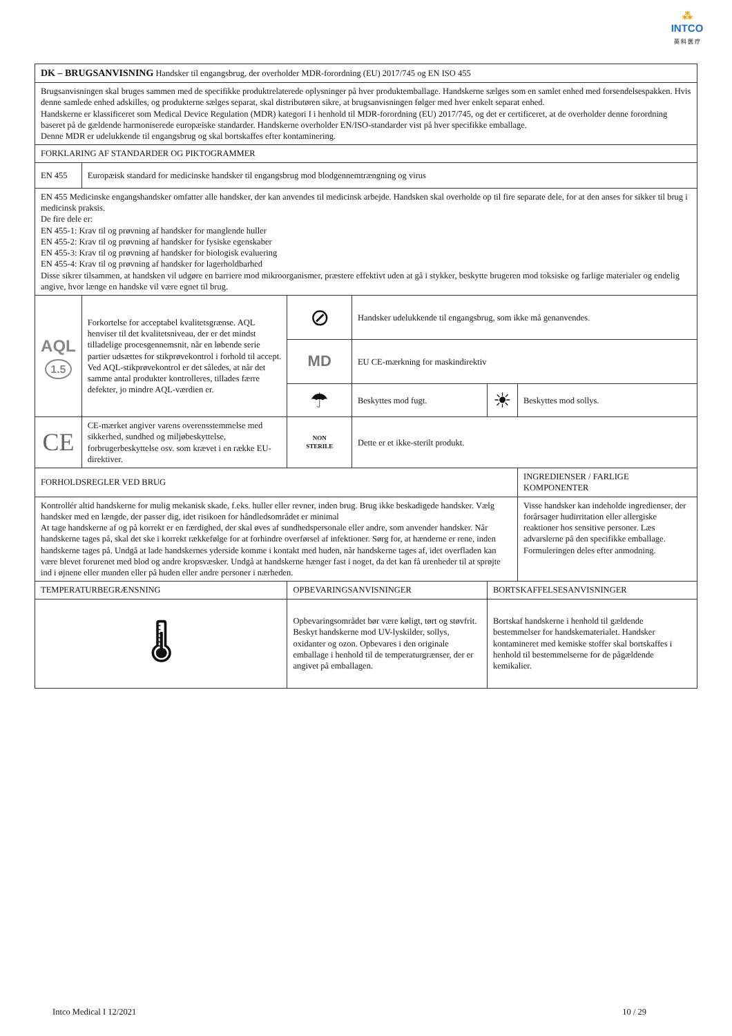⁂
INTCO
英 科 医 疗
| DK – BRUGSANVISNING Handsker til engangsbrug, der overholder MDR-forordning (EU) 2017/745 og EN ISO 455 | | | | | |
| Brugsanvisningen skal bruges sammen med de specifikke produktrelaterede oplysninger på hver produktemballage. Handskerne sælges som en samlet enhed med forsendelsespakken. Hvis denne samlede enhed adskilles, og produkterne sælges separat, skal distributøren sikre, at brugsanvisningen følger med hver enkelt separat enhed. Handskerne er klassificeret som Medical Device Regulation (MDR) kategori I i henhold til MDR-forordning (EU) 2017/745, og det er certificeret, at de overholder denne forordning baseret på de gældende harmoniserede europæiske standarder. Handskerne overholder EN/ISO-standarder vist på hver specifikke emballage. Denne MDR er udelukkende til engangsbrug og skal bortskaffes efter kontaminering. | | | | | |
| FORKLARING AF STANDARDER OG PIKTOGRAMMER | | | | | |
| EN 455 | Europæisk standard for medicinske handsker til engangsbrug mod blodgennemtrængning og virus | | | | |
| EN 455 Medicinske engangshandsker omfatter alle handsker, der kan anvendes til medicinsk arbejde. Handsken skal overholde op til fire separate dele, for at den anses for sikker til brug i medicinsk praksis. De fire dele er: EN 455-1: Krav til og prøvning af handsker for manglende huller EN 455-2: Krav til og prøvning af handsker for fysiske egenskaber EN 455-3: Krav til og prøvning af handsker for biologisk evaluering EN 455-4: Krav til og prøvning af handsker for lagerholdbarhed Disse sikrer tilsammen, at handsken vil udgøre en barriere mod mikroorganismer, præstere effektivt uden at gå i stykker, beskytte brugeren mod toksiske og farlige materialer og endelig angive, hvor længe en handske vil være egnet til brug. | | | | | |
| AQL 1.5 | Forkortelse for acceptabel kvalitetsgrænse. AQL henviser til det kvalitetsniveau, der er det mindst tilladelige procesgennemsnit, når en løbende serie partier udsættes for stikprøvekontrol i forhold til accept. Ved AQL-stikprøvekontrol er det således, at når det samme antal produkter kontrolleres, tillades færre defekter, jo mindre AQL-værdien er. | ⊘ | Handsker udelukkende til engangsbrug, som ikke må genanvendes. | | |
| | | MD | EU CE-mærkning for maskindirektiv | | |
| | | ☂ | Beskyttes mod fugt. | ☀ | Beskyttes mod sollys. |
| CE | CE-mærket angiver varens overensstemmelse med sikkerhed, sundhed og miljøbeskyttelse, forbrugerbeskyttelse osv. som krævet i en række EU-direktiver. | NON STERILE | Dette er et ikke-sterilt produkt. | | |
| FORHOLDSREGLER VED BRUG | | | | | INGREDIENSER / FARLIGE KOMPONENTER |
| Kontrollér altid handskerne for mulig mekanisk skade, f.eks. huller eller revner, inden brug. Brug ikke beskadigede handsker. Vælg handsker med en længde, der passer dig, idet risikoen for håndledsområdet er minimal At tage handskerne af og på korrekt er en færdighed, der skal øves af sundhedspersonale eller andre, som anvender handsker. Når handskerne tages på, skal det ske i korrekt rækkefølge for at forhindre overførsel af infektioner. Sørg for, at hænderne er rene, inden handskerne tages på. Undgå at lade handskernes yderside komme i kontakt med huden, når handskerne tages af, idet overfladen kan være blevet forurenet med blod og andre kropsvæsker. Undgå at handskerne hænger fast i noget, da det kan få urenheder til at sprøjte ind i øjnene eller munden eller på huden eller andre personer i nærheden. | | | | | Visse handsker kan indeholde ingredienser, der forårsager hudirritation eller allergiske reaktioner hos sensitive personer. Læs advarslerne på den specifikke emballage. Formuleringen deles efter anmodning. |
| TEMPERATURBEGRÆNSNING | | OPBEVARINGSANVISNINGER | | BORTSKAFFELSESANVISNINGER | |
| 🌡 | | Opbevaringsområdet bør være køligt, tørt og støvfrit. Beskyt handskerne mod UV-lyskilder, sollys, oxidanter og ozon. Opbevares i den originale emballage i henhold til de temperaturgrænser, der er angivet på emballagen. | | Bortskaf handskerne i henhold til gældende bestemmelser for handskematerialet. Handsker kontamineret med kemiske stoffer skal bortskaffes i henhold til bestemmelserne for de pågældende kemikalier. | |
Intco Medical I 12/2021 10 / 29